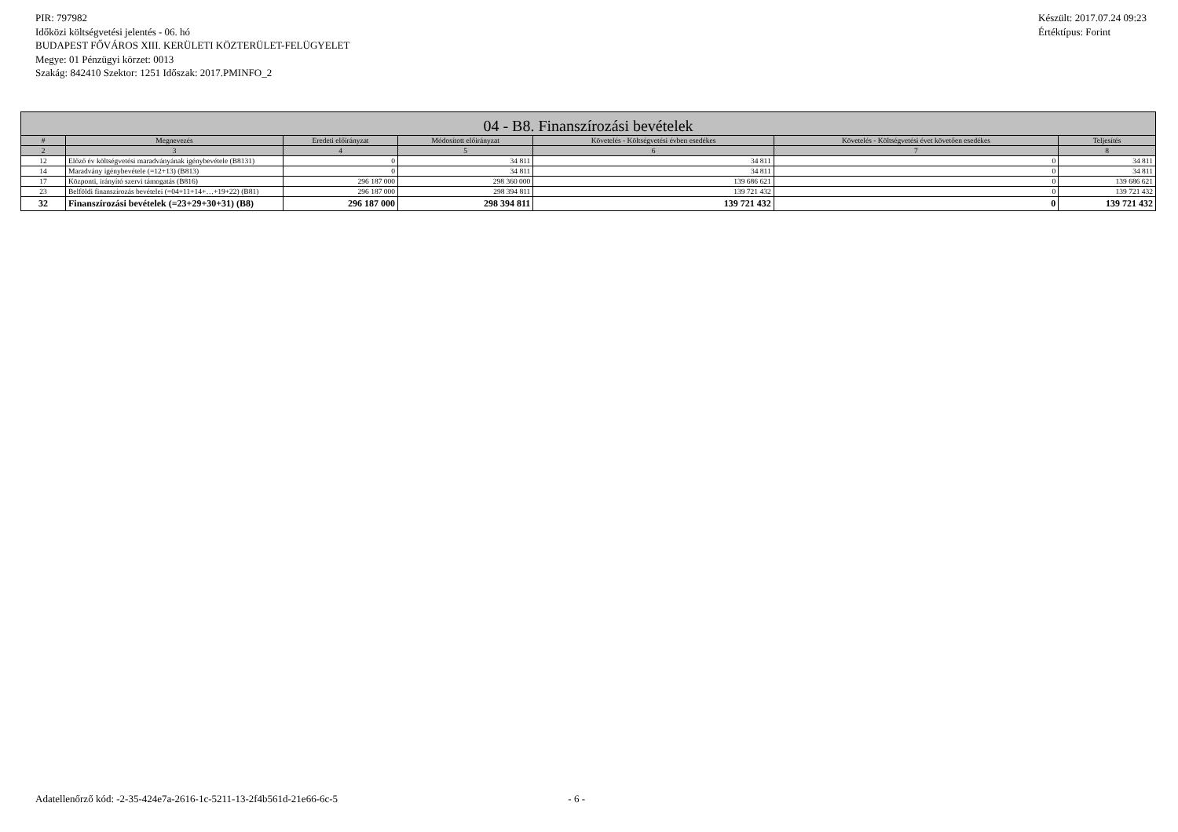PIR: 797982
Időközi költségvetési jelentés - 06. hó
BUDAPEST FŐVÁROS XIII. KERÜLETI KÖZTERÜLET-FELÜGYELET
Megye: 01 Pénzügyi körzet: 0013
Szakág: 842410 Szektor: 1251 Időszak: 2017.PMINFO_2
Készült: 2017.07.24 09:23
Értéktípus: Forint
| 04 - B8. Finanszírozási bevételek | | | | | | |
| --- | --- | --- | --- | --- | --- | --- |
| # | Megnevezés | Eredeti előirányzat | Módosított előirányzat | Követelés - Költségvetési évben esedékes | Követelés - Költségvetési évet követően esedékes | Teljesítés |
| 2 | 3 | 4 | 5 | 6 | 7 | 8 |
| 12 | Előző év költségvetési maradványának igénybevétele (B8131) | 0 | 34 811 | 34 811 | 0 | 34 811 |
| 14 | Maradvány igénybevétele (=12+13) (B813) | 0 | 34 811 | 34 811 | 0 | 34 811 |
| 17 | Központi, irányító szervi támogatás (B816) | 296 187 000 | 298 360 000 | 139 686 621 | 0 | 139 686 621 |
| 23 | Belföldi finanszírozás bevételei (=04+11+14+…+19+22) (B81) | 296 187 000 | 298 394 811 | 139 721 432 | 0 | 139 721 432 |
| 32 | Finanszírozási bevételek (=23+29+30+31) (B8) | 296 187 000 | 298 394 811 | 139 721 432 | 0 | 139 721 432 |
Adatellenőrző kód: -2-35-424e7a-2616-1c-5211-13-2f4b561d-21e66-6c-5 - 6 -